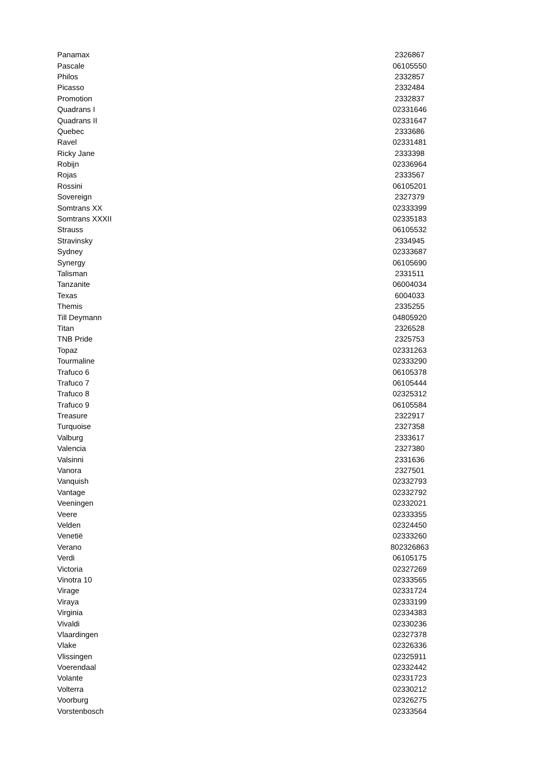| Panamax | 2326867 |
| Pascale | 06105550 |
| Philos | 2332857 |
| Picasso | 2332484 |
| Promotion | 2332837 |
| Quadrans I | 02331646 |
| Quadrans II | 02331647 |
| Quebec | 2333686 |
| Ravel | 02331481 |
| Ricky Jane | 2333398 |
| Robijn | 02336964 |
| Rojas | 2333567 |
| Rossini | 06105201 |
| Sovereign | 2327379 |
| Somtrans XX | 02333399 |
| Somtrans XXXII | 02335183 |
| Strauss | 06105532 |
| Stravinsky | 2334945 |
| Sydney | 02333687 |
| Synergy | 06105690 |
| Talisman | 2331511 |
| Tanzanite | 06004034 |
| Texas | 6004033 |
| Themis | 2335255 |
| Till Deymann | 04805920 |
| Titan | 2326528 |
| TNB Pride | 2325753 |
| Topaz | 02331263 |
| Tourmaline | 02333290 |
| Trafuco 6 | 06105378 |
| Trafuco 7 | 06105444 |
| Trafuco 8 | 02325312 |
| Trafuco 9 | 06105584 |
| Treasure | 2322917 |
| Turquoise | 2327358 |
| Valburg | 2333617 |
| Valencia | 2327380 |
| Valsinni | 2331636 |
| Vanora | 2327501 |
| Vanquish | 02332793 |
| Vantage | 02332792 |
| Veeningen | 02332021 |
| Veere | 02333355 |
| Velden | 02324450 |
| Venetië | 02333260 |
| Verano | 802326863 |
| Verdi | 06105175 |
| Victoria | 02327269 |
| Vinotra 10 | 02333565 |
| Virage | 02331724 |
| Viraya | 02333199 |
| Virginia | 02334383 |
| Vivaldi | 02330236 |
| Vlaardingen | 02327378 |
| Vlake | 02326336 |
| Vlissingen | 02325911 |
| Voerendaal | 02332442 |
| Volante | 02331723 |
| Volterra | 02330212 |
| Voorburg | 02326275 |
| Vorstenbosch | 02333564 |